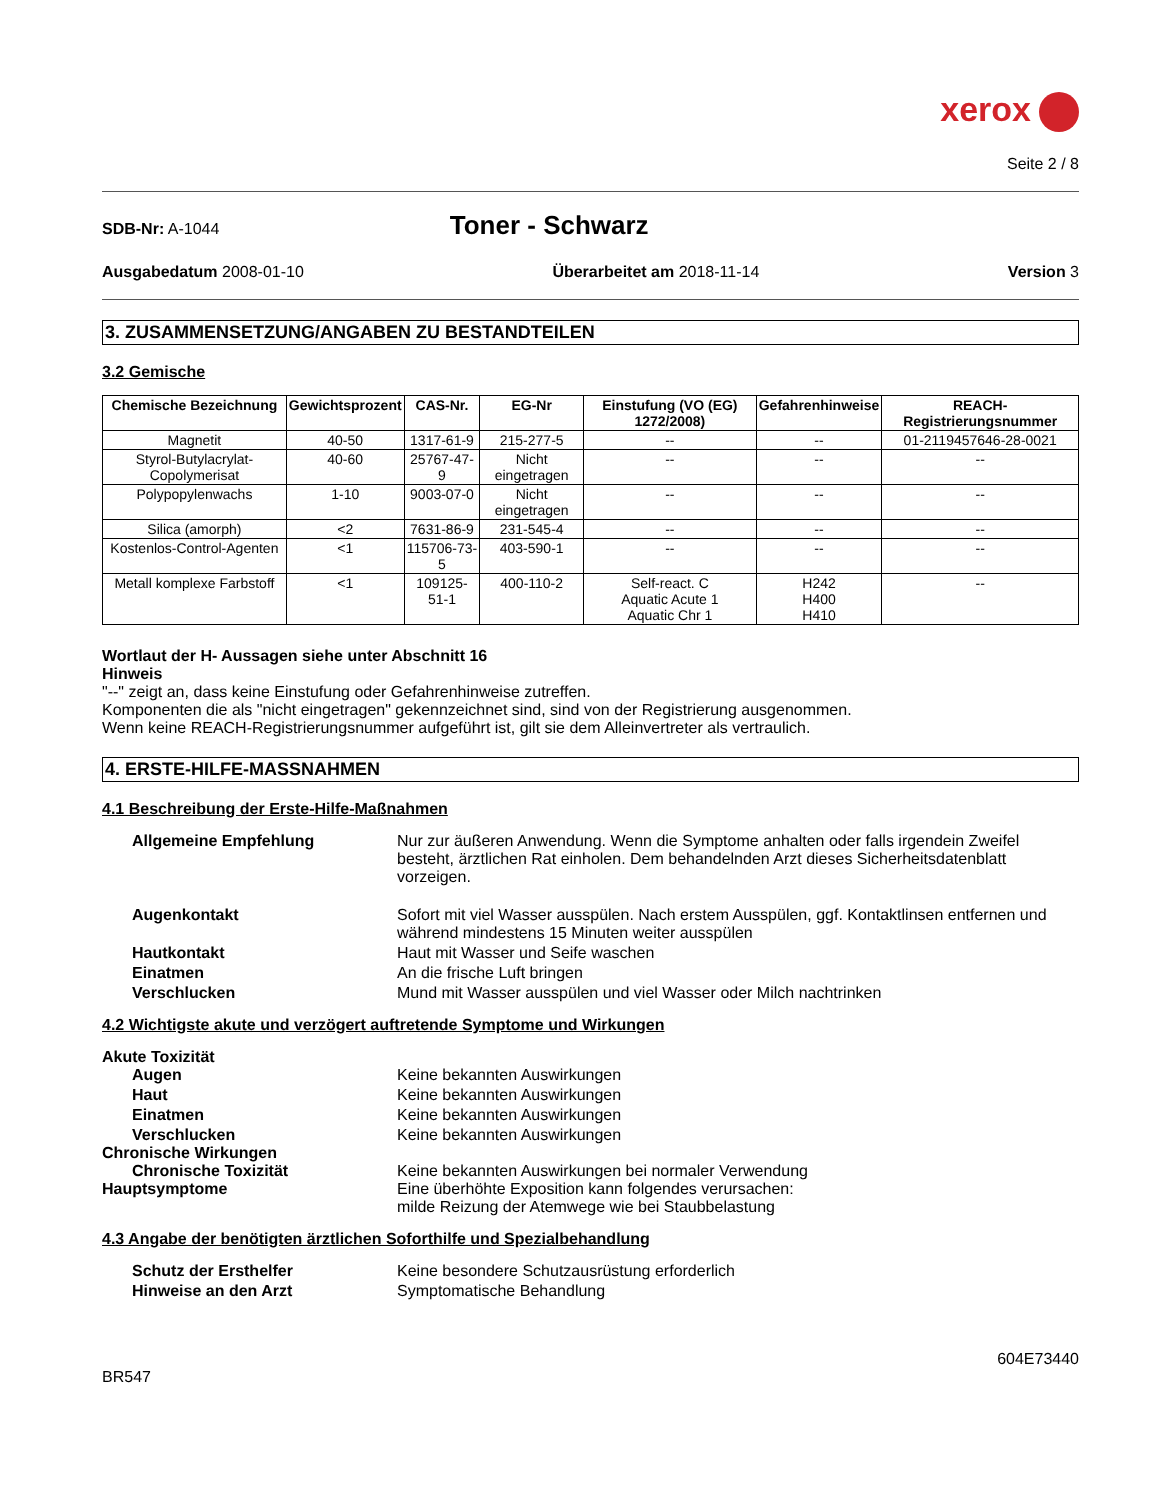xerox
Seite 2 / 8
SDB-Nr: A-1044
Toner - Schwarz
Ausgabedatum 2008-01-10 Überarbeitet am 2018-11-14 Version 3
3. ZUSAMMENSETZUNG/ANGABEN ZU BESTANDTEILEN
3.2 Gemische
| Chemische Bezeichnung | Gewichtsprozent | CAS-Nr. | EG-Nr | Einstufung (VO (EG) 1272/2008) | Gefahrenhinweise | REACH-Registrierungsnummer |
| --- | --- | --- | --- | --- | --- | --- |
| Magnetit | 40-50 | 1317-61-9 | 215-277-5 | -- | -- | 01-2119457646-28-0021 |
| Styrol-Butylacrylat-Copolymerisat | 40-60 | 25767-47-9 | Nicht eingetragen | -- | -- | -- |
| Polypopylenwachs | 1-10 | 9003-07-0 | Nicht eingetragen | -- | -- | -- |
| Silica (amorph) | <2 | 7631-86-9 | 231-545-4 | -- | -- | -- |
| Kostenlos-Control-Agenten | <1 | 115706-73-5 | 403-590-1 | -- | -- | -- |
| Metall komplexe Farbstoff | <1 | 109125-51-1 | 400-110-2 | Self-react. C Aquatic Acute 1 Aquatic Chr 1 | H242 H400 H410 | -- |
Wortlaut der H- Aussagen siehe unter Abschnitt 16
Hinweis
"--" zeigt an, dass keine Einstufung oder Gefahrenhinweise zutreffen.
Komponenten die als "nicht eingetragen" gekennzeichnet sind, sind von der Registrierung ausgenommen.
Wenn keine REACH-Registrierungsnummer aufgeführt ist, gilt sie dem Alleinvertreter als vertraulich.
4. ERSTE-HILFE-MASSNAHMEN
4.1 Beschreibung der Erste-Hilfe-Maßnahmen
Allgemeine Empfehlung
Nur zur äußeren Anwendung. Wenn die Symptome anhalten oder falls irgendein Zweifel besteht, ärztlichen Rat einholen. Dem behandelnden Arzt dieses Sicherheitsdatenblatt vorzeigen.
Augenkontakt
Sofort mit viel Wasser ausspülen. Nach erstem Ausspülen, ggf. Kontaktlinsen entfernen und während mindestens 15 Minuten weiter ausspülen
Hautkontakt
Haut mit Wasser und Seife waschen
Einatmen
An die frische Luft bringen
Verschlucken
Mund mit Wasser ausspülen und viel Wasser oder Milch nachtrinken
4.2 Wichtigste akute und verzögert auftretende Symptome und Wirkungen
Akute Toxizität
Augen
Keine bekannten Auswirkungen
Haut
Keine bekannten Auswirkungen
Einatmen
Keine bekannten Auswirkungen
Verschlucken
Keine bekannten Auswirkungen
Chronische Wirkungen
Chronische Toxizität
Keine bekannten Auswirkungen bei normaler Verwendung
Hauptsymptome
Eine überhöhte Exposition kann folgendes verursachen:
milde Reizung der Atemwege wie bei Staubbelastung
4.3 Angabe der benötigten ärztlichen Soforthilfe und Spezialbehandlung
Schutz der Ersthelfer
Keine besondere Schutzausrüstung erforderlich
Hinweise an den Arzt
Symptomatische Behandlung
604E73440
BR547